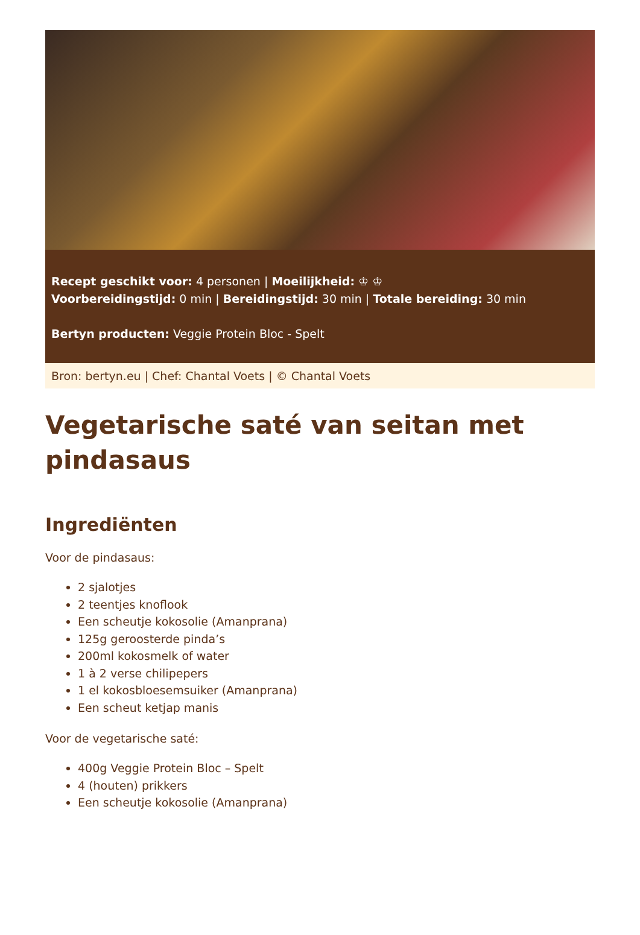Recept geschikt voor: 4 personen | Moeilijkheid: ♔ ♔
Voorbereidingstijd: 0 min | Bereidingstijd: 30 min | Totale bereiding: 30 min
Bertyn producten: Veggie Protein Bloc - Spelt
Bron: bertyn.eu | Chef: Chantal Voets | © Chantal Voets
Vegetarische saté van seitan met pindasaus
Ingrediënten
Voor de pindasaus:
2 sjalotjes
2 teentjes knoflook
Een scheutje kokosolie (Amanprana)
125g geroosterde pinda’s
200ml kokosmelk of water
1 à 2 verse chilipepers
1 el kokosbloesemsuiker (Amanprana)
Een scheut ketjap manis
Voor de vegetarische saté:
400g Veggie Protein Bloc – Spelt
4 (houten) prikkers
Een scheutje kokosolie (Amanprana)